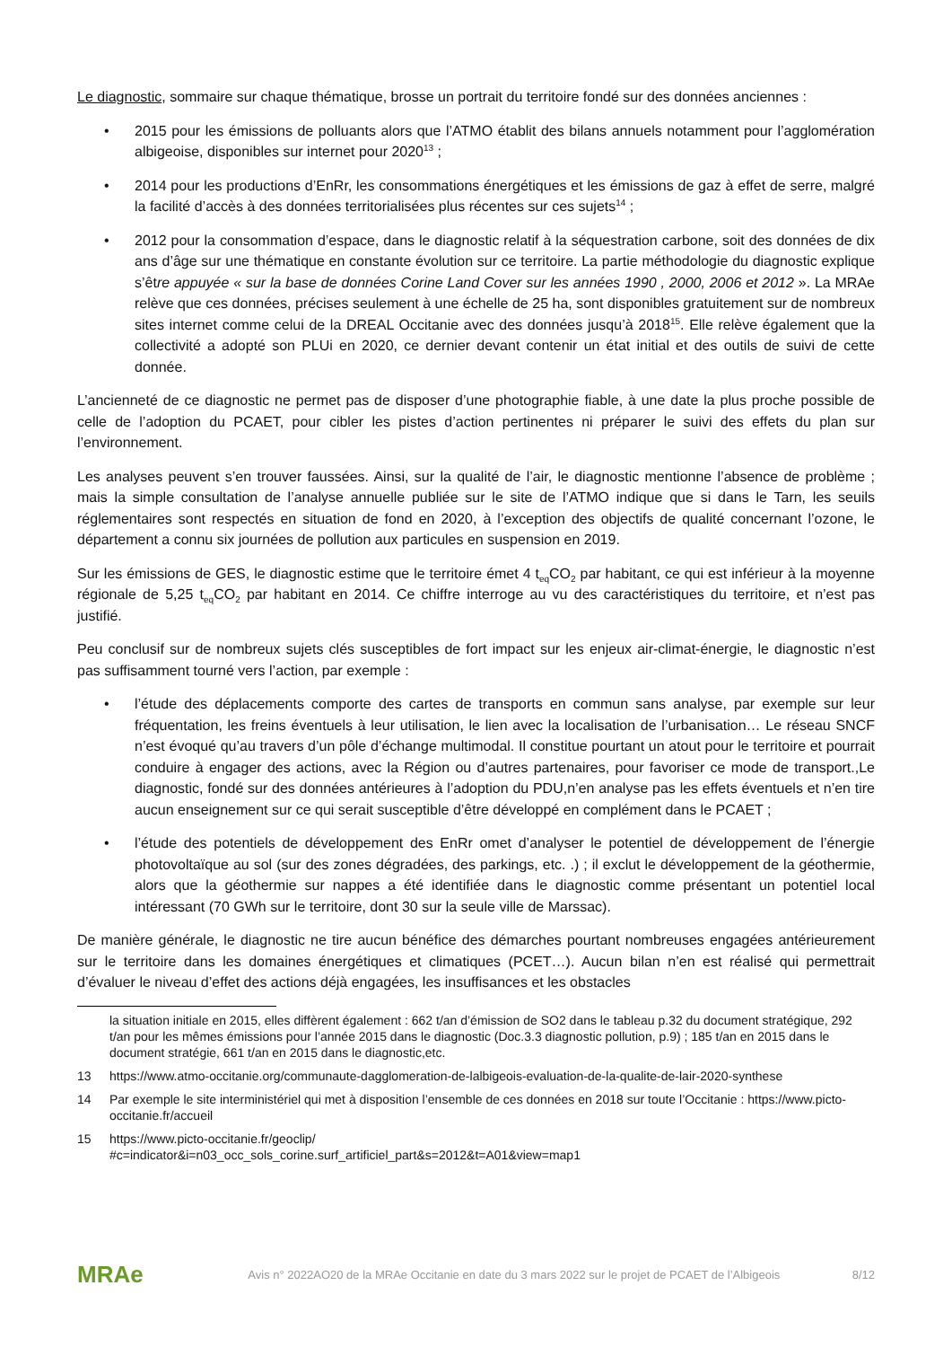Le diagnostic, sommaire sur chaque thématique, brosse un portrait du territoire fondé sur des données anciennes :
• 2015 pour les émissions de polluants alors que l’ATMO établit des bilans annuels notamment pour l’agglomération albigeoise, disponibles sur internet pour 2020<sup>13</sup> ;
• 2014 pour les productions d’EnRr, les consommations énergétiques et les émissions de gaz à effet de serre, malgré la facilité d’accès à des données territorialisées plus récentes sur ces sujets<sup>14</sup> ;
• 2012 pour la consommation d’espace, dans le diagnostic relatif à la séquestration carbone, soit des données de dix ans d’âge sur une thématique en constante évolution sur ce territoire. La partie méthodologie du diagnostic explique s’être appuyée « sur la base de données Corine Land Cover sur les années 1990 , 2000, 2006 et 2012 ». La MRAe relève que ces données, précises seulement à une échelle de 25 ha, sont disponibles gratuitement sur de nombreux sites internet comme celui de la DREAL Occitanie avec des données jusqu’à 2018<sup>15</sup>. Elle relève également que la collectivité a adopté son PLUi en 2020, ce dernier devant contenir un état initial et des outils de suivi de cette donnée.
L’ancienneté de ce diagnostic ne permet pas de disposer d’une photographie fiable, à une date la plus proche possible de celle de l’adoption du PCAET, pour cibler les pistes d’action pertinentes ni préparer le suivi des effets du plan sur l’environnement.
Les analyses peuvent s’en trouver faussées. Ainsi, sur la qualité de l’air, le diagnostic mentionne l’absence de problème ; mais la simple consultation de l’analyse annuelle publiée sur le site de l’ATMO indique que si dans le Tarn, les seuils réglementaires sont respectés en situation de fond en 2020, à l’exception des objectifs de qualité concernant l’ozone, le département a connu six journées de pollution aux particules en suspension en 2019.
Sur les émissions de GES, le diagnostic estime que le territoire émet 4 t<sub>eq</sub>CO<sub>2</sub> par habitant, ce qui est inférieur à la moyenne régionale de 5,25 t<sub>eq</sub>CO<sub>2</sub> par habitant en 2014. Ce chiffre interroge au vu des caractéristiques du territoire, et n’est pas justifié.
Peu conclusif sur de nombreux sujets clés susceptibles de fort impact sur les enjeux air-climat-énergie, le diagnostic n’est pas suffisamment tourné vers l’action, par exemple :
• l’étude des déplacements comporte des cartes de transports en commun sans analyse, par exemple sur leur fréquentation, les freins éventuels à leur utilisation, le lien avec la localisation de l’urbanisation… Le réseau SNCF n’est évoqué qu’au travers d’un pôle d’échange multimodal. Il constitue pourtant un atout pour le territoire et pourrait conduire à engager des actions, avec la Région ou d’autres partenaires, pour favoriser ce mode de transport.,Le diagnostic, fondé sur des données antérieures à l’adoption du PDU,n’en analyse pas les effets éventuels et n’en tire aucun enseignement sur ce qui serait susceptible d’être développé en complément dans le PCAET ;
• l’étude des potentiels de développement des EnRr omet d’analyser le potentiel de développement de l’énergie photovoltaïque au sol (sur des zones dégradées, des parkings, etc. .) ; il exclut le développement de la géothermie, alors que la géothermie sur nappes a été identifiée dans le diagnostic comme présentant un potentiel local intéressant (70 GWh sur le territoire, dont 30 sur la seule ville de Marssac).
De manière générale, le diagnostic ne tire aucun bénéfice des démarches pourtant nombreuses engagées antérieurement sur le territoire dans les domaines énergétiques et climatiques (PCET…). Aucun bilan n’en est réalisé qui permettrait d’évaluer le niveau d’effet des actions déjà engagées, les insuffisances et les obstacles
la situation initiale en 2015, elles diffèrent également : 662 t/an d’émission de SO2 dans le tableau p.32 du document stratégique, 292 t/an pour les mêmes émissions pour l’année 2015 dans le diagnostic (Doc.3.3 diagnostic pollution, p.9) ; 185 t/an en 2015 dans le document stratégie, 661 t/an en 2015 dans le diagnostic,etc.
13 https://www.atmo-occitanie.org/communaute-dagglomeration-de-lalbigeois-evaluation-de-la-qualite-de-lair-2020-synthese
14 Par exemple le site interministériel qui met à disposition l’ensemble de ces données en 2018 sur toute l’Occitanie : https://www.picto-occitanie.fr/accueil
15 https://www.picto-occitanie.fr/geoclip/
#c=indicator&i=n03_occ_sols_corine.surf_artificiel_part&s=2012&t=A01&view=map1
MRAe
Avis n° 2022AO20 de la MRAe Occitanie en date du 3 mars 2022 sur le projet de PCAET de l’Albigeois
8/12